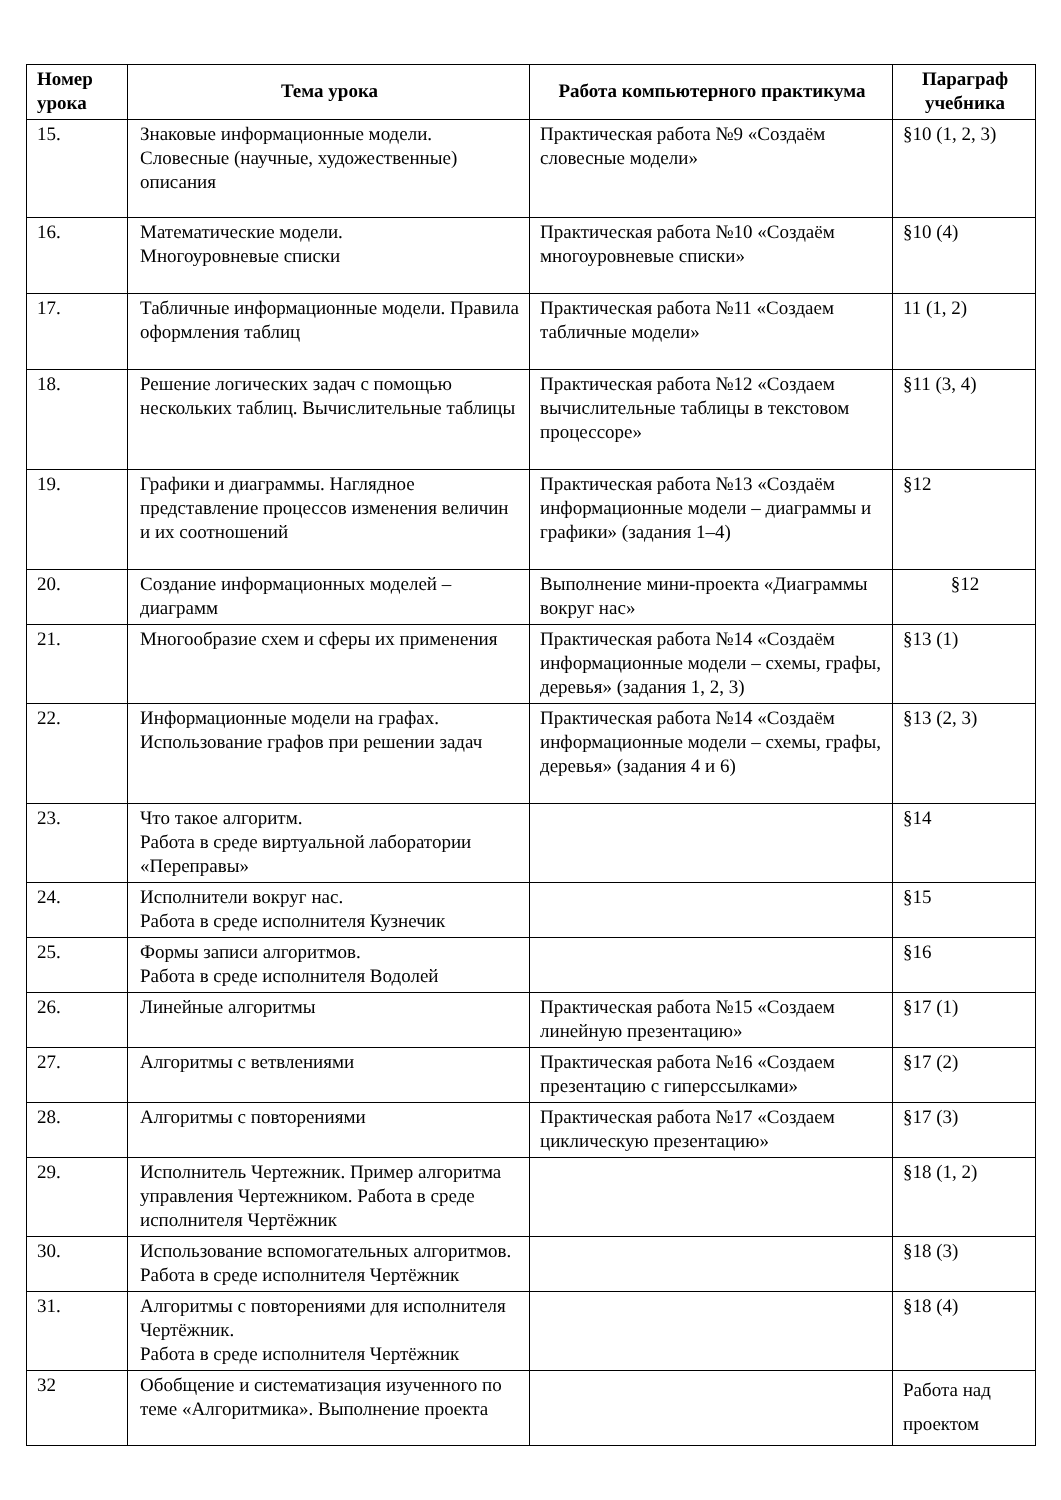| Номер урока | Тема урока | Работа компьютерного практикума | Параграф учебника |
| --- | --- | --- | --- |
| 15. | Знаковые информационные модели. Словесные (научные, художественные) описания | Практическая работа №9 «Создаём словесные модели» | §10 (1, 2, 3) |
| 16. | Математические модели. Многоуровневые списки | Практическая работа №10 «Создаём многоуровневые списки» | §10 (4) |
| 17. | Табличные информационные модели. Правила оформления таблиц | Практическая работа №11 «Создаем табличные модели» | 11 (1, 2) |
| 18. | Решение логических задач с помощью нескольких таблиц. Вычислительные таблицы | Практическая работа №12 «Создаем вычислительные таблицы в текстовом процессоре» | §11 (3, 4) |
| 19. | Графики и диаграммы. Наглядное представление процессов изменения величин и их соотношений | Практическая работа №13 «Создаём информационные модели – диаграммы и графики» (задания 1–4) | §12 |
| 20. | Создание информационных моделей – диаграмм | Выполнение мини-проекта «Диаграммы вокруг нас» | §12 |
| 21. | Многообразие схем и сферы их применения | Практическая работа №14 «Создаём информационные модели – схемы, графы, деревья» (задания 1, 2, 3) | §13 (1) |
| 22. | Информационные модели на графах. Использование графов при решении задач | Практическая работа №14 «Создаём информационные модели – схемы, графы, деревья» (задания 4 и 6) | §13 (2, 3) |
| 23. | Что такое алгоритм. Работа в среде виртуальной лаборатории «Переправы» | | §14 |
| 24. | Исполнители вокруг нас. Работа в среде исполнителя Кузнечик | | §15 |
| 25. | Формы записи алгоритмов. Работа в среде исполнителя Водолей | | §16 |
| 26. | Линейные алгоритмы | Практическая работа №15 «Создаем линейную презентацию» | §17 (1) |
| 27. | Алгоритмы с ветвлениями | Практическая работа №16 «Создаем презентацию с гиперссылками» | §17 (2) |
| 28. | Алгоритмы с повторениями | Практическая работа №17 «Создаем циклическую презентацию» | §17 (3) |
| 29. | Исполнитель Чертежник. Пример алгоритма управления Чертежником. Работа в среде исполнителя Чертёжник | | §18 (1, 2) |
| 30. | Использование вспомогательных алгоритмов. Работа в среде исполнителя Чертёжник | | §18 (3) |
| 31. | Алгоритмы с повторениями для исполнителя Чертёжник. Работа в среде исполнителя Чертёжник | | §18 (4) |
| 32 | Обобщение и систематизация изученного по теме «Алгоритмика». Выполнение проекта | | Работа над проектом |